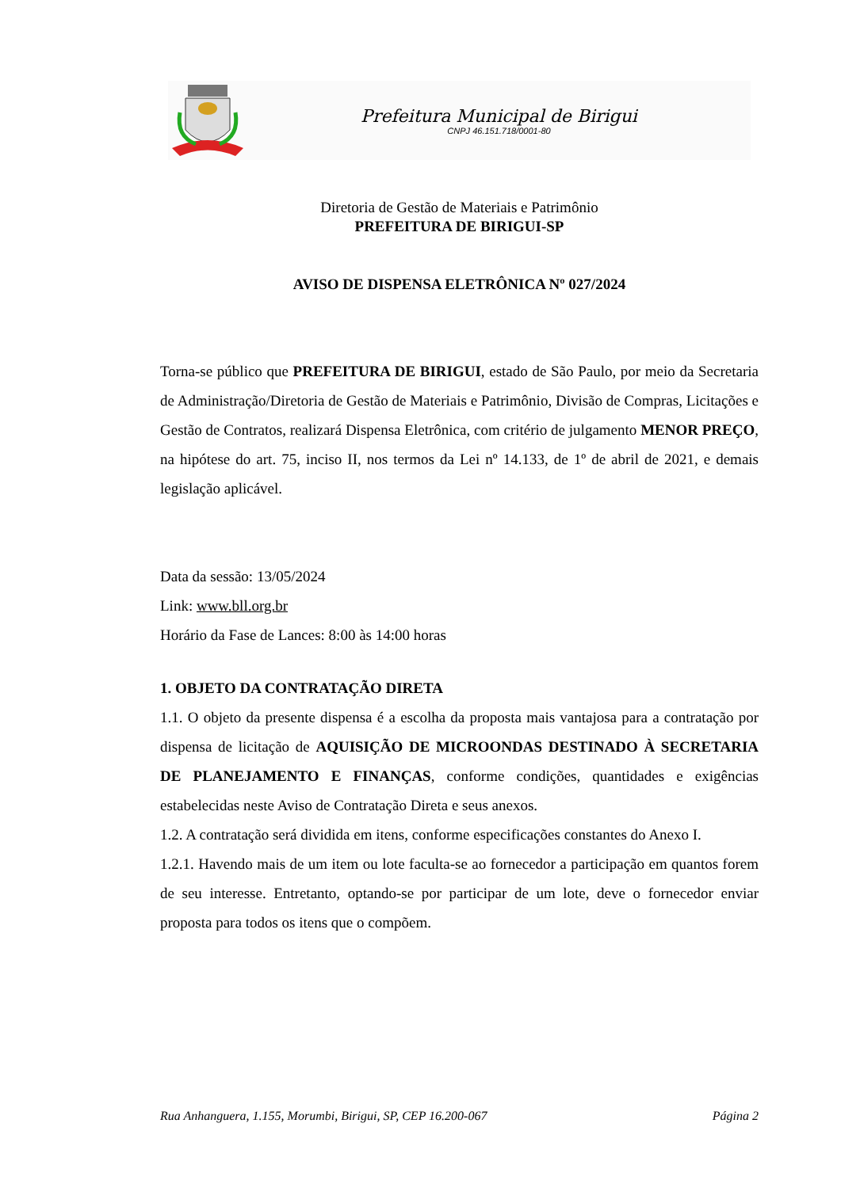Prefeitura Municipal de Birigui
CNPJ 46.151.718/0001-80
Diretoria de Gestão de Materiais e Patrimônio
PREFEITURA DE BIRIGUI-SP
AVISO DE DISPENSA ELETRÔNICA Nº 027/2024
Torna-se público que PREFEITURA DE BIRIGUI, estado de São Paulo, por meio da Secretaria de Administração/Diretoria de Gestão de Materiais e Patrimônio, Divisão de Compras, Licitações e Gestão de Contratos, realizará Dispensa Eletrônica, com critério de julgamento MENOR PREÇO, na hipótese do art. 75, inciso II, nos termos da Lei nº 14.133, de 1º de abril de 2021, e demais legislação aplicável.
Data da sessão: 13/05/2024
Link: www.bll.org.br
Horário da Fase de Lances: 8:00 às 14:00 horas
1. OBJETO DA CONTRATAÇÃO DIRETA
1.1. O objeto da presente dispensa é a escolha da proposta mais vantajosa para a contratação por dispensa de licitação de AQUISIÇÃO DE MICROONDAS DESTINADO À SECRETARIA DE PLANEJAMENTO E FINANÇAS, conforme condições, quantidades e exigências estabelecidas neste Aviso de Contratação Direta e seus anexos.
1.2. A contratação será dividida em itens, conforme especificações constantes do Anexo I.
1.2.1. Havendo mais de um item ou lote faculta-se ao fornecedor a participação em quantos forem de seu interesse. Entretanto, optando-se por participar de um lote, deve o fornecedor enviar proposta para todos os itens que o compõem.
Rua Anhanguera, 1.155, Morumbi, Birigui, SP, CEP 16.200-067 Página 2